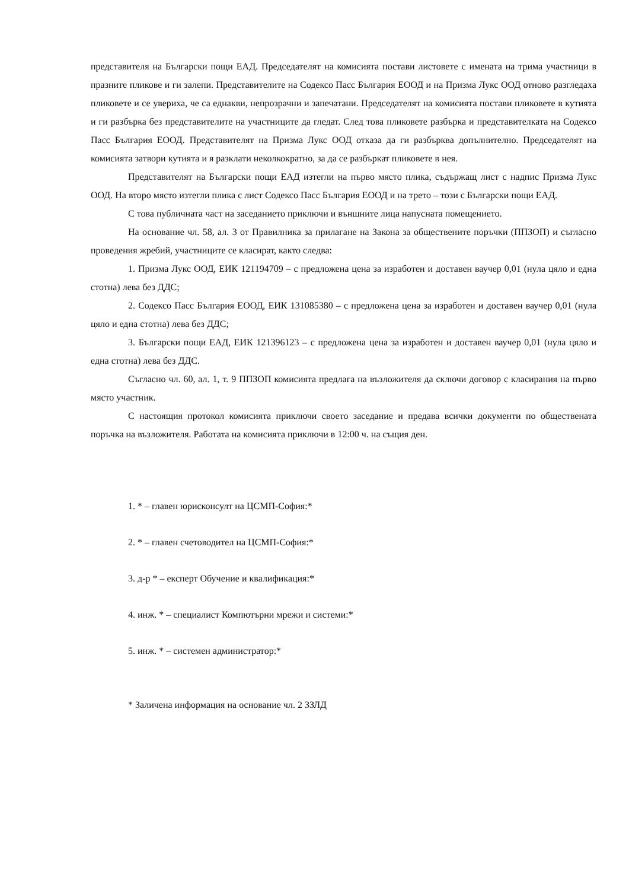представителя на Български пощи ЕАД. Председателят на комисията постави листовете с имената на трима участници в празните пликове и ги залепи. Представителите на Содексо Пасс България ЕООД и на Призма Лукс ООД отново разгледаха пликовете и се увериха, че са еднакви, непрозрачни и запечатани. Председателят на комисията постави пликовете в кутията и ги разбърка без представителите на участниците да гледат. След това пликовете разбърка и представителката на Содексо Пасс България ЕООД. Представителят на Призма Лукс ООД отказа да ги разбърква допълнително. Председателят на комисията затвори кутията и я разклати неколкократно, за да се разбъркат пликовете в нея.
Представителят на Български пощи ЕАД изтегли на първо място плика, съдържащ лист с надпис Призма Лукс ООД. На второ място изтегли плика с лист Содексо Пасс България ЕООД и на трето – този с Български пощи ЕАД.
С това публичната част на заседанието приключи и външните лица напусната помещението.
На основание чл. 58, ал. 3 от Правилника за прилагане на Закона за обществените поръчки (ППЗОП) и съгласно проведения жребий, участниците се класират, както следва:
1. Призма Лукс ООД, ЕИК 121194709 – с предложена цена за изработен и доставен ваучер 0,01 (нула цяло и една стотна) лева без ДДС;
2. Содексо Пасс България ЕООД, ЕИК 131085380 – с предложена цена за изработен и доставен ваучер 0,01 (нула цяло и една стотна) лева без ДДС;
3. Български пощи ЕАД, ЕИК 121396123 – с предложена цена за изработен и доставен ваучер 0,01 (нула цяло и една стотна) лева без ДДС.
Съгласно чл. 60, ал. 1, т. 9 ППЗОП комисията предлага на възложителя да сключи договор с класирания на първо място участник.
С настоящия протокол комисията приключи своето заседание и предава всички документи по обществената поръчка на възложителя. Работата на комисията приключи в 12:00 ч. на същия ден.
1. * – главен юрисконсулт на ЦСМП-София:*
2. * – главен счетоводител на ЦСМП-София:*
3. д-р * – експерт Обучение и квалификация:*
4. инж. * – специалист Компютърни мрежи и системи:*
5. инж. * – системен администратор:*
* Заличена информация на основание чл. 2 ЗЗЛД